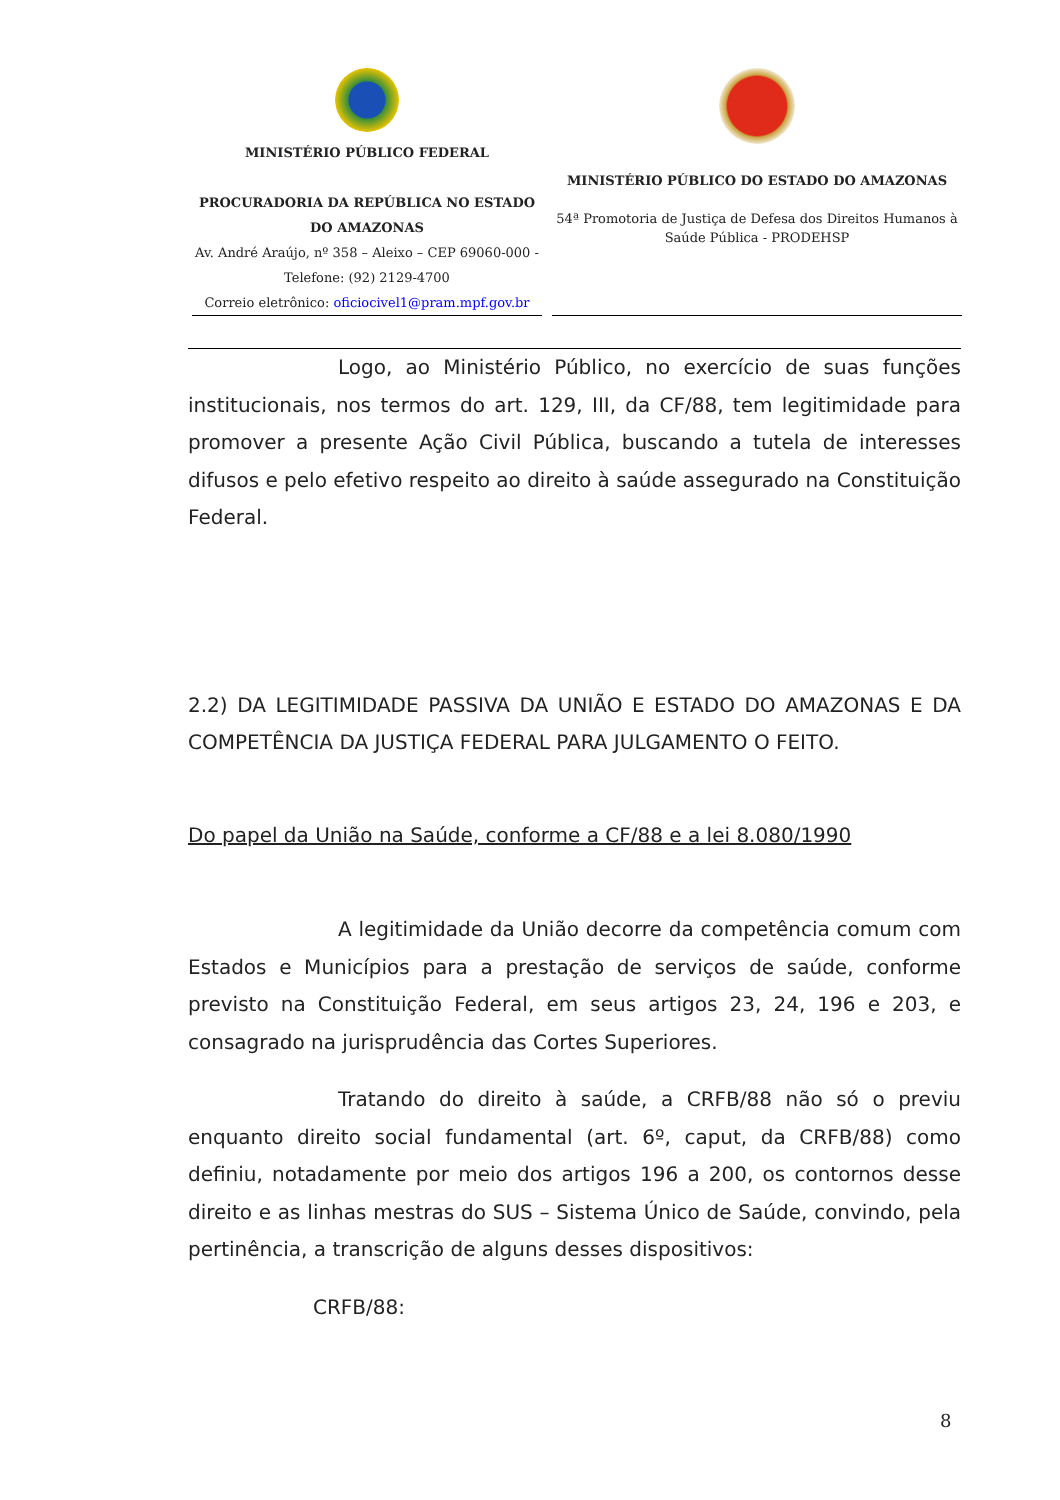MINISTÉRIO PÚBLICO FEDERAL
PROCURADORIA DA REPÚBLICA NO ESTADO DO AMAZONAS
Av. André Araújo, nº 358 – Aleixo – CEP 69060-000 - Telefone: (92) 2129-4700
Correio eletrônico: oficiocivel1@pram.mpf.gov.br
MINISTÉRIO PÚBLICO DO ESTADO DO AMAZONAS
54ª Promotoria de Justiça de Defesa dos Direitos Humanos à Saúde Pública - PRODEHSP
Logo, ao Ministério Público, no exercício de suas funções institucionais, nos termos do art. 129, III, da CF/88, tem legitimidade para promover a presente Ação Civil Pública, buscando a tutela de interesses difusos e pelo efetivo respeito ao direito à saúde assegurado na Constituição Federal.
2.2) DA LEGITIMIDADE PASSIVA DA UNIÃO E ESTADO DO AMAZONAS E DA COMPETÊNCIA DA JUSTIÇA FEDERAL PARA JULGAMENTO O FEITO.
Do papel da União na Saúde, conforme a CF/88 e a lei 8.080/1990
A legitimidade da União decorre da competência comum com Estados e Municípios para a prestação de serviços de saúde, conforme previsto na Constituição Federal, em seus artigos 23, 24, 196 e 203, e consagrado na jurisprudência das Cortes Superiores.
Tratando do direito à saúde, a CRFB/88 não só o previu enquanto direito social fundamental (art. 6º, caput, da CRFB/88) como definiu, notadamente por meio dos artigos 196 a 200, os contornos desse direito e as linhas mestras do SUS – Sistema Único de Saúde, convindo, pela pertinência, a transcrição de alguns desses dispositivos:
CRFB/88:
8